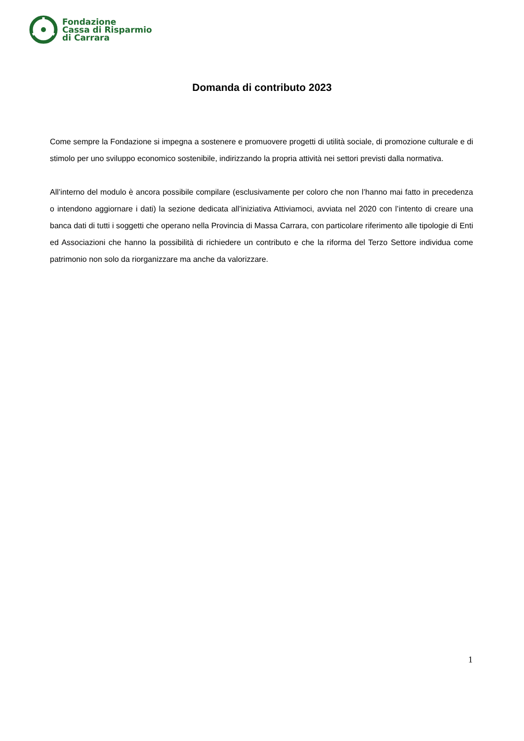Fondazione
Cassa di Risparmio
di Carrara
Domanda di contributo 2023
Come sempre la Fondazione si impegna a sostenere e promuovere progetti di utilità sociale, di promozione culturale e di stimolo per uno sviluppo economico sostenibile, indirizzando la propria attività nei settori previsti dalla normativa.
All’interno del modulo è ancora possibile compilare (esclusivamente per coloro che non l’hanno mai fatto in precedenza o intendono aggiornare i dati) la sezione dedicata all’iniziativa Attiviamoci, avviata nel 2020 con l’intento di creare una banca dati di tutti i soggetti che operano nella Provincia di Massa Carrara, con particolare riferimento alle tipologie di Enti ed Associazioni che hanno la possibilità di richiedere un contributo e che la riforma del Terzo Settore individua come patrimonio non solo da riorganizzare ma anche da valorizzare.
1